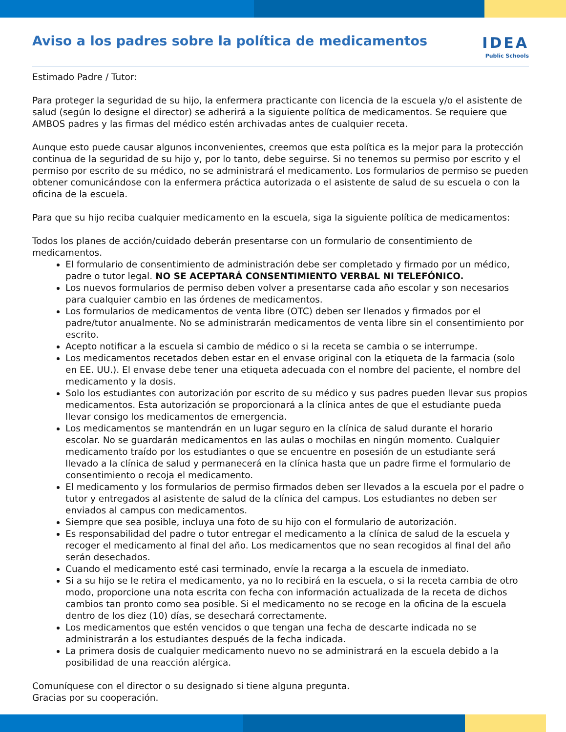Aviso a los padres sobre la política de medicamentos
IDEA
Public Schools
Estimado Padre / Tutor:
Para proteger la seguridad de su hijo, la enfermera practicante con licencia de la escuela y/o el asistente de salud (según lo designe el director) se adherirá a la siguiente política de medicamentos. Se requiere que AMBOS padres y las firmas del médico estén archivadas antes de cualquier receta.
Aunque esto puede causar algunos inconvenientes, creemos que esta política es la mejor para la protección continua de la seguridad de su hijo y, por lo tanto, debe seguirse. Si no tenemos su permiso por escrito y el permiso por escrito de su médico, no se administrará el medicamento. Los formularios de permiso se pueden obtener comunicándose con la enfermera práctica autorizada o el asistente de salud de su escuela o con la oficina de la escuela.
Para que su hijo reciba cualquier medicamento en la escuela, siga la siguiente política de medicamentos:
Todos los planes de acción/cuidado deberán presentarse con un formulario de consentimiento de medicamentos.
El formulario de consentimiento de administración debe ser completado y firmado por un médico, padre o tutor legal. NO SE ACEPTARÁ CONSENTIMIENTO VERBAL NI TELEFÓNICO.
Los nuevos formularios de permiso deben volver a presentarse cada año escolar y son necesarios para cualquier cambio en las órdenes de medicamentos.
Los formularios de medicamentos de venta libre (OTC) deben ser llenados y firmados por el padre/tutor anualmente. No se administrarán medicamentos de venta libre sin el consentimiento por escrito.
Acepto notificar a la escuela si cambio de médico o si la receta se cambia o se interrumpe.
Los medicamentos recetados deben estar en el envase original con la etiqueta de la farmacia (solo en EE. UU.). El envase debe tener una etiqueta adecuada con el nombre del paciente, el nombre del medicamento y la dosis.
Solo los estudiantes con autorización por escrito de su médico y sus padres pueden llevar sus propios medicamentos. Esta autorización se proporcionará a la clínica antes de que el estudiante pueda llevar consigo los medicamentos de emergencia.
Los medicamentos se mantendrán en un lugar seguro en la clínica de salud durante el horario escolar. No se guardarán medicamentos en las aulas o mochilas en ningún momento. Cualquier medicamento traído por los estudiantes o que se encuentre en posesión de un estudiante será llevado a la clínica de salud y permanecerá en la clínica hasta que un padre firme el formulario de consentimiento o recoja el medicamento.
El medicamento y los formularios de permiso firmados deben ser llevados a la escuela por el padre o tutor y entregados al asistente de salud de la clínica del campus. Los estudiantes no deben ser enviados al campus con medicamentos.
Siempre que sea posible, incluya una foto de su hijo con el formulario de autorización.
Es responsabilidad del padre o tutor entregar el medicamento a la clínica de salud de la escuela y recoger el medicamento al final del año. Los medicamentos que no sean recogidos al final del año serán desechados.
Cuando el medicamento esté casi terminado, envíe la recarga a la escuela de inmediato.
Si a su hijo se le retira el medicamento, ya no lo recibirá en la escuela, o si la receta cambia de otro modo, proporcione una nota escrita con fecha con información actualizada de la receta de dichos cambios tan pronto como sea posible. Si el medicamento no se recoge en la oficina de la escuela dentro de los diez (10) días, se desechará correctamente.
Los medicamentos que estén vencidos o que tengan una fecha de descarte indicada no se administrarán a los estudiantes después de la fecha indicada.
La primera dosis de cualquier medicamento nuevo no se administrará en la escuela debido a la posibilidad de una reacción alérgica.
Comuníquese con el director o su designado si tiene alguna pregunta.
Gracias por su cooperación.